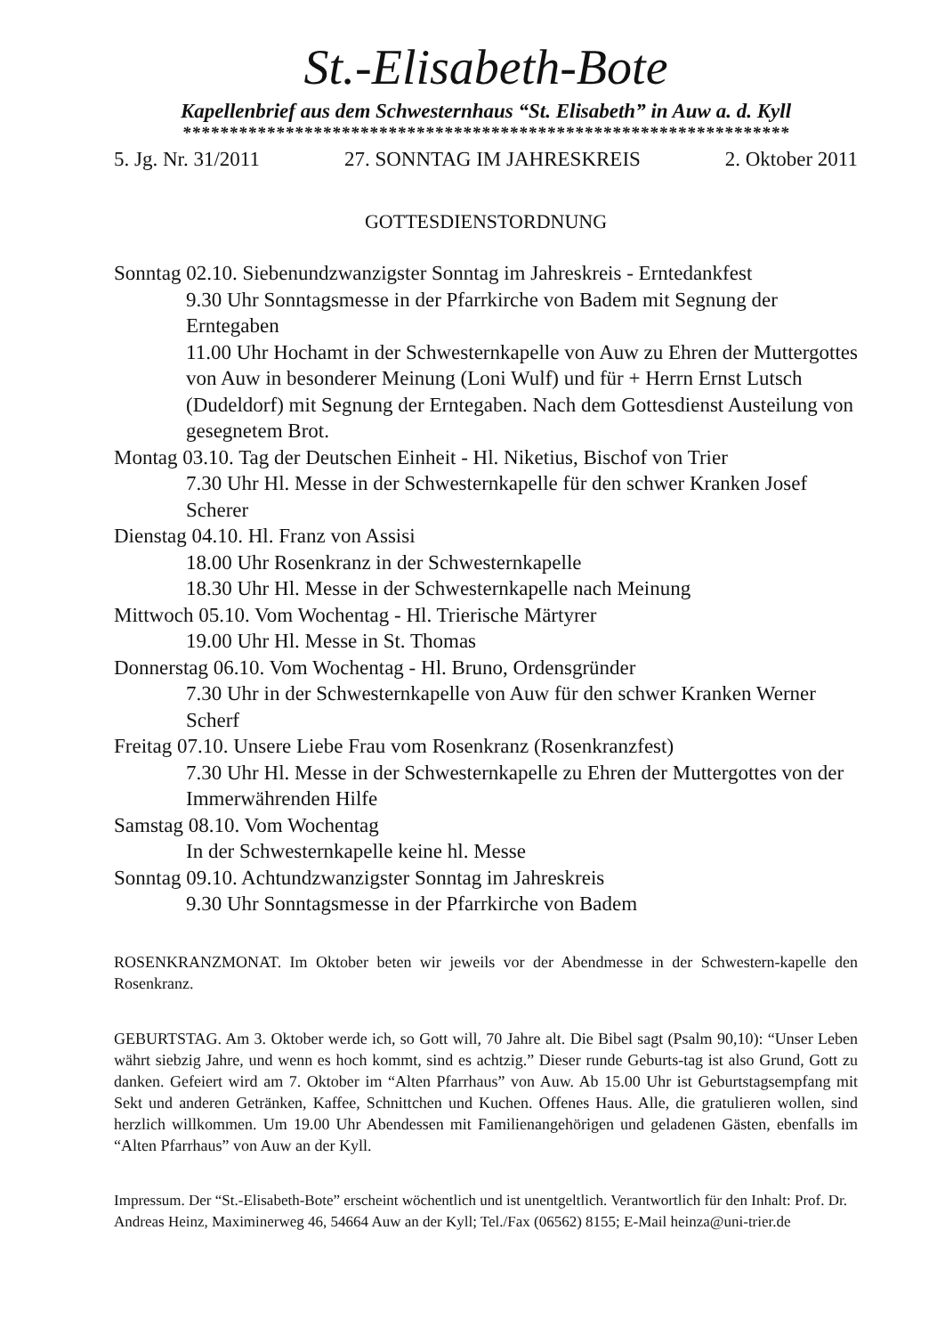St.-Elisabeth-Bote
Kapellenbrief aus dem Schwesternhaus “St. Elisabeth” in Auw a. d. Kyll
*****************************************************************
5. Jg. Nr. 31/2011 27. SONNTAG IM JAHRESKREIS 2. Oktober 2011
GOTTESDIENSTORDNUNG
Sonntag 02.10. Siebenundzwanzigster Sonntag im Jahreskreis - Erntedankfest
9.30 Uhr Sonntagsmesse in der Pfarrkirche von Badem mit Segnung der Erntegaben
11.00 Uhr Hochamt in der Schwesternkapelle von Auw zu Ehren der Muttergottes von Auw in besonderer Meinung (Loni Wulf) und für + Herrn Ernst Lutsch (Dudeldorf) mit Segnung der Erntegaben. Nach dem Gottesdienst Austeilung von gesegnetem Brot.
Montag 03.10. Tag der Deutschen Einheit - Hl. Niketius, Bischof von Trier
7.30 Uhr Hl. Messe in der Schwesternkapelle für den schwer Kranken Josef Scherer
Dienstag 04.10. Hl. Franz von Assisi
18.00 Uhr Rosenkranz in der Schwesternkapelle
18.30 Uhr Hl. Messe in der Schwesternkapelle nach Meinung
Mittwoch 05.10. Vom Wochentag - Hl. Trierische Märtyrer
19.00 Uhr Hl. Messe in St. Thomas
Donnerstag 06.10. Vom Wochentag - Hl. Bruno, Ordensgründer
7.30 Uhr in der Schwesternkapelle von Auw für den schwer Kranken Werner Scherf
Freitag 07.10. Unsere Liebe Frau vom Rosenkranz (Rosenkranzfest)
7.30 Uhr Hl. Messe in der Schwesternkapelle zu Ehren der Muttergottes von der Immerwährenden Hilfe
Samstag 08.10. Vom Wochentag
In der Schwesternkapelle keine hl. Messe
Sonntag 09.10. Achtundzwanzigster Sonntag im Jahreskreis
9.30 Uhr Sonntagsmesse in der Pfarrkirche von Badem
ROSENKRANZMONAT. Im Oktober beten wir jeweils vor der Abendmesse in der Schwestern-kapelle den Rosenkranz.
GEBURTSTAG. Am 3. Oktober werde ich, so Gott will, 70 Jahre alt. Die Bibel sagt (Psalm 90,10): “Unser Leben währt siebzig Jahre, und wenn es hoch kommt, sind es achtzig.” Dieser runde Geburts-tag ist also Grund, Gott zu danken. Gefeiert wird am 7. Oktober im “Alten Pfarrhaus” von Auw. Ab 15.00 Uhr ist Geburtstagsempfang mit Sekt und anderen Getränken, Kaffee, Schnittchen und Kuchen. Offenes Haus. Alle, die gratulieren wollen, sind herzlich willkommen. Um 19.00 Uhr Abendessen mit Familienangehörigen und geladenen Gästen, ebenfalls im “Alten Pfarrhaus” von Auw an der Kyll.
Impressum. Der “St.-Elisabeth-Bote” erscheint wöchentlich und ist unentgeltlich. Verantwortlich für den Inhalt: Prof. Dr. Andreas Heinz, Maximinerweg 46, 54664 Auw an der Kyll; Tel./Fax (06562) 8155; E-Mail heinza@uni-trier.de